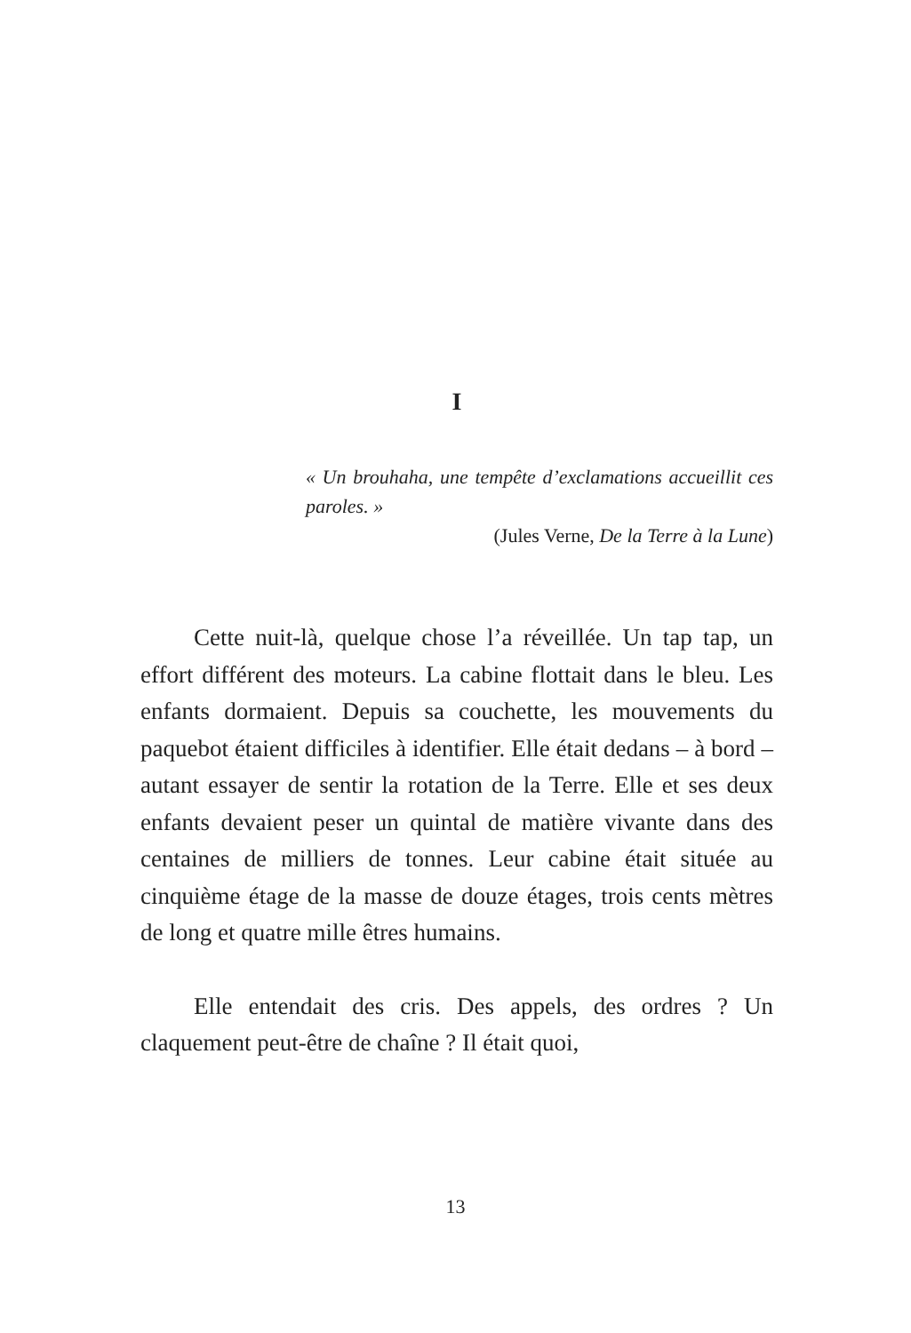I
« Un brouhaha, une tempête d’exclamations accueillit ces paroles. »
(Jules Verne, De la Terre à la Lune)
Cette nuit-là, quelque chose l’a réveillée. Un tap tap, un effort différent des moteurs. La cabine flottait dans le bleu. Les enfants dormaient. Depuis sa couchette, les mouvements du paquebot étaient difficiles à identifier. Elle était dedans – à bord – autant essayer de sentir la rotation de la Terre. Elle et ses deux enfants devaient peser un quintal de matière vivante dans des centaines de milliers de tonnes. Leur cabine était située au cinquième étage de la masse de douze étages, trois cents mètres de long et quatre mille êtres humains.
Elle entendait des cris. Des appels, des ordres ? Un claquement peut-être de chaîne ? Il était quoi,
13